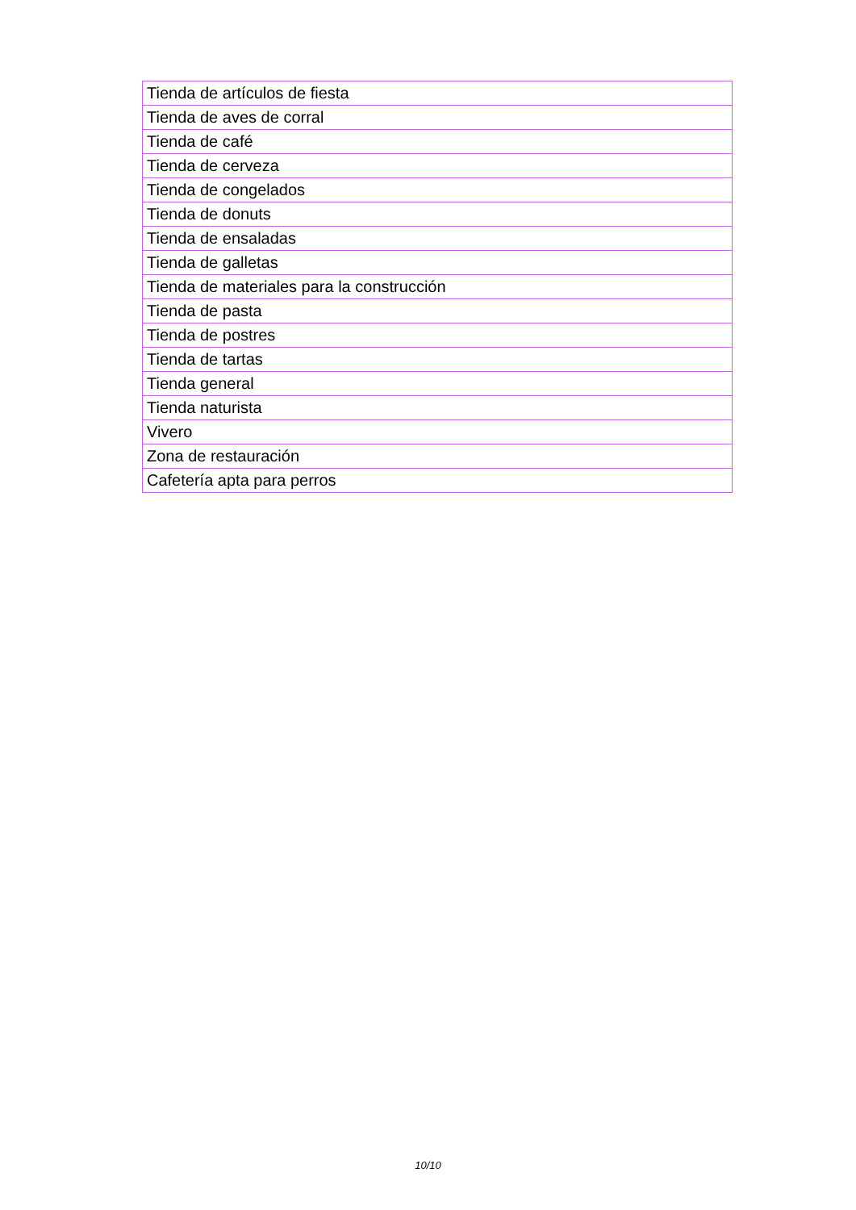| Tienda de artículos de fiesta |
| Tienda de aves de corral |
| Tienda de café |
| Tienda de cerveza |
| Tienda de congelados |
| Tienda de donuts |
| Tienda de ensaladas |
| Tienda de galletas |
| Tienda de materiales para la construcción |
| Tienda de pasta |
| Tienda de postres |
| Tienda de tartas |
| Tienda general |
| Tienda naturista |
| Vivero |
| Zona de restauración |
| Cafetería apta para perros |
10/10